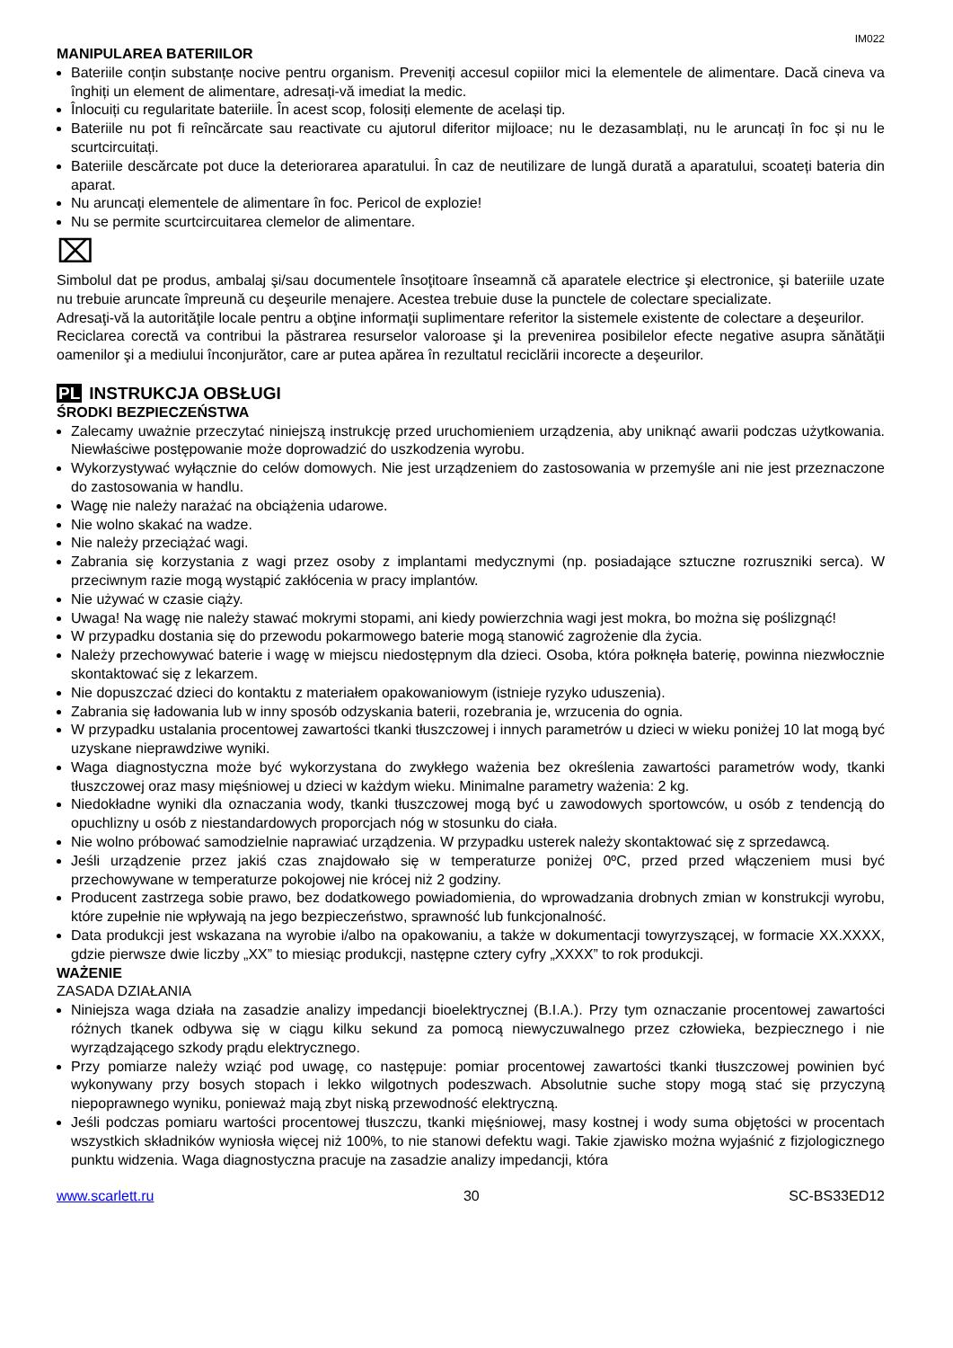IM022
MANIPULAREA BATERIILOR
Bateriile conțin substanțe nocive pentru organism. Preveniți accesul copiilor mici la elementele de alimentare. Dacă cineva va înghiți un element de alimentare, adresați-vă imediat la medic.
Înlocuiți cu regularitate bateriile. În acest scop, folosiți elemente de același tip.
Bateriile nu pot fi reîncărcate sau reactivate cu ajutorul diferitor mijloace; nu le dezasamblați, nu le aruncați în foc și nu le scurtcircuitați.
Bateriile descărcate pot duce la deteriorarea aparatului. În caz de neutilizare de lungă durată a aparatului, scoateți bateria din aparat.
Nu aruncați elementele de alimentare în foc. Pericol de explozie!
Nu se permite scurtcircuitarea clemelor de alimentare.
⌧
Simbolul dat pe produs, ambalaj şi/sau documentele însoţitoare înseamnă că aparatele electrice şi electronice, şi bateriile uzate nu trebuie aruncate împreună cu deşeurile menajere. Acestea trebuie duse la punctele de colectare specializate.
Adresaţi-vă la autorităţile locale pentru a obţine informaţii suplimentare referitor la sistemele existente de colectare a deşeurilor.
Reciclarea corectă va contribui la păstrarea resurselor valoroase şi la prevenirea posibilelor efecte negative asupra sănătăţii oamenilor şi a mediului înconjurător, care ar putea apărea în rezultatul reciclării incorecte a deşeurilor.
PL INSTRUKCJA OBSŁUGI
ŚRODKI BEZPIECZEŃSTWA
Zalecamy uważnie przeczytać niniejszą instrukcję przed uruchomieniem urządzenia, aby uniknąć awarii podczas użytkowania. Niewłaściwe postępowanie może doprowadzić do uszkodzenia wyrobu.
Wykorzystywać wyłącznie do celów domowych. Nie jest urządzeniem do zastosowania w przemyśle ani nie jest przeznaczone do zastosowania w handlu.
Wagę nie należy narażać na obciążenia udarowe.
Nie wolno skakać na wadze.
Nie należy przeciążać wagi.
Zabrania się korzystania z wagi przez osoby z implantami medycznymi (np. posiadające sztuczne rozruszniki serca). W przeciwnym razie mogą wystąpić zakłócenia w pracy implantów.
Nie używać w czasie ciąży.
Uwaga! Na wagę nie należy stawać mokrymi stopami, ani kiedy powierzchnia wagi jest mokra, bo można się poślizgnąć!
W przypadku dostania się do przewodu pokarmowego baterie mogą stanowić zagrożenie dla życia.
Należy przechowywać baterie i wagę w miejscu niedostępnym dla dzieci. Osoba, która połknęła baterię, powinna niezwłocznie skontaktować się z lekarzem.
Nie dopuszczać dzieci do kontaktu z materiałem opakowaniowym (istnieje ryzyko uduszenia).
Zabrania się ładowania lub w inny sposób odzyskania baterii, rozebrania je, wrzucenia do ognia.
W przypadku ustalania procentowej zawartości tkanki tłuszczowej i innych parametrów u dzieci w wieku poniżej 10 lat mogą być uzyskane nieprawdziwe wyniki.
Waga diagnostyczna może być wykorzystana do zwykłego ważenia bez określenia zawartości parametrów wody, tkanki tłuszczowej oraz masy mięśniowej u dzieci w każdym wieku. Minimalne parametry ważenia: 2 kg.
Niedokładne wyniki dla oznaczania wody, tkanki tłuszczowej mogą być u zawodowych sportowców, u osób z tendencją do opuchlizny u osób z niestandardowych proporcjach nóg w stosunku do ciała.
Nie wolno próbować samodzielnie naprawiać urządzenia. W przypadku usterek należy skontaktować się z sprzedawcą.
Jeśli urządzenie przez jakiś czas znajdowało się w temperaturze poniżej 0ºC, przed przed włączeniem musi być przechowywane w temperaturze pokojowej nie krócej niż 2 godziny.
Producent zastrzega sobie prawo, bez dodatkowego powiadomienia, do wprowadzania drobnych zmian w konstrukcji wyrobu, które zupełnie nie wpływają na jego bezpieczeństwo, sprawność lub funkcjonalność.
Data produkcji jest wskazana na wyrobie i/albo na opakowaniu, a także w dokumentacji towyrzyszącej, w formacie XX.XXXX, gdzie pierwsze dwie liczby „XX” to miesiąc produkcji, następne cztery cyfry „XXXX” to rok produkcji.
WAŻENIE
ZASADA DZIAŁANIA
Niniejsza waga działa na zasadzie analizy impedancji bioelektrycznej (B.I.A.). Przy tym oznaczanie procentowej zawartości różnych tkanek odbywa się w ciągu kilku sekund za pomocą niewyczuwalnego przez człowieka, bezpiecznego i nie wyrządzającego szkody prądu elektrycznego.
Przy pomiarze należy wziąć pod uwagę, co następuje: pomiar procentowej zawartości tkanki tłuszczowej powinien być wykonywany przy bosych stopach i lekko wilgotnych podeszwach. Absolutnie suche stopy mogą stać się przyczyną niepoprawnego wyniku, ponieważ mają zbyt niską przewodność elektryczną.
Jeśli podczas pomiaru wartości procentowej tłuszczu, tkanki mięśniowej, masy kostnej i wody suma objętości w procentach wszystkich składników wyniosła więcej niż 100%, to nie stanowi defektu wagi. Takie zjawisko można wyjaśnić z fizjologicznego punktu widzenia. Waga diagnostyczna pracuje na zasadzie analizy impedancji, która
www.scarlett.ru 30 SC-BS33ED12